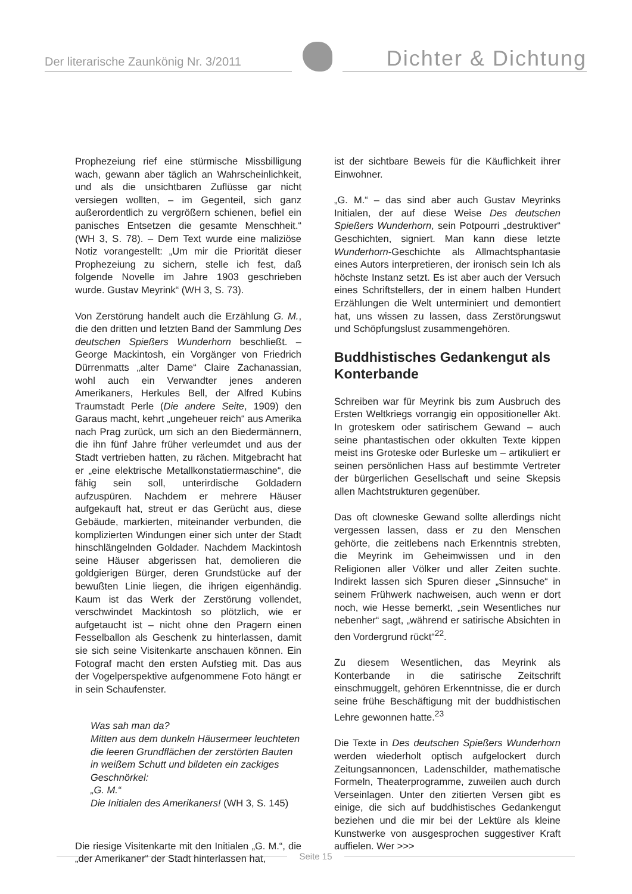Der literarische Zaunkönig Nr. 3/2011
Dichter & Dichtung
Prophezeiung rief eine stürmische Missbilligung wach, gewann aber täglich an Wahrscheinlichkeit, und als die unsichtbaren Zuflüsse gar nicht versiegen wollten, – im Gegenteil, sich ganz außerordentlich zu vergrößern schienen, befiel ein panisches Entsetzen die gesamte Menschheit.“ (WH 3, S. 78). – Dem Text wurde eine maliziöse Notiz vorangestellt: „Um mir die Priorität dieser Prophezeiung zu sichern, stelle ich fest, daß folgende Novelle im Jahre 1903 geschrieben wurde. Gustav Meyrink“ (WH 3, S. 73).
Von Zerstörung handelt auch die Erzählung G. M., die den dritten und letzten Band der Sammlung Des deutschen Spießers Wunderhorn beschließt. – George Mackintosh, ein Vorgänger von Friedrich Dürrenmatts „alter Dame“ Claire Zachanassian, wohl auch ein Verwandter jenes anderen Amerikaners, Herkules Bell, der Alfred Kubins Traumstadt Perle (Die andere Seite, 1909) den Garaus macht, kehrt „ungeheuer reich“ aus Amerika nach Prag zurück, um sich an den Biedermännern, die ihn fünf Jahre früher verleumdet und aus der Stadt vertrieben hatten, zu rächen. Mitgebracht hat er „eine elektrische Metallkonstatiermaschine“, die fähig sein soll, unterirdische Goldadern aufzuspüren. Nachdem er mehrere Häuser aufgekauft hat, streut er das Gerücht aus, diese Gebäude, markierten, miteinander verbunden, die komplizierten Windungen einer sich unter der Stadt hinschlängelnden Goldader. Nachdem Mackintosh seine Häuser abgerissen hat, demolieren die goldgierigen Bürger, deren Grundstücke auf der bewußten Linie liegen, die ihrigen eigenhändig. Kaum ist das Werk der Zerstörung vollendet, verschwindet Mackintosh so plötzlich, wie er aufgetaucht ist – nicht ohne den Pragern einen Fesselballon als Geschenk zu hinterlassen, damit sie sich seine Visitenkarte anschauen können. Ein Fotograf macht den ersten Aufstieg mit. Das aus der Vogelperspektive aufgenommene Foto hängt er in sein Schaufenster.
Was sah man da?
Mitten aus dem dunkeln Häusermeer leuchteten die leeren Grundflächen der zerstörten Bauten in weißem Schutt und bildeten ein zackiges Geschnörkel:
„G. M.“
Die Initialen des Amerikaners! (WH 3, S. 145)
Die riesige Visitenkarte mit den Initialen „G. M.“, die „der Amerikaner“ der Stadt hinterlassen hat,
ist der sichtbare Beweis für die Käuflichkeit ihrer Einwohner.
„G. M.“ – das sind aber auch Gustav Meyrinks Initialen, der auf diese Weise Des deutschen Spießers Wunderhorn, sein Potpourri „destruktiver“ Geschichten, signiert. Man kann diese letzte Wunderhorn-Geschichte als Allmachtsphantasie eines Autors interpretieren, der ironisch sein Ich als höchste Instanz setzt. Es ist aber auch der Versuch eines Schriftstellers, der in einem halben Hundert Erzählungen die Welt unterminiert und demontiert hat, uns wissen zu lassen, dass Zerstörungswut und Schöpfungslust zusammengehören.
Buddhistisches Gedankengut als Konterbande
Schreiben war für Meyrink bis zum Ausbruch des Ersten Weltkriegs vorrangig ein oppositioneller Akt. In groteskem oder satirischem Gewand – auch seine phantastischen oder okkulten Texte kippen meist ins Groteske oder Burleske um – artikuliert er seinen persönlichen Hass auf bestimmte Vertreter der bürgerlichen Gesellschaft und seine Skepsis allen Machtstrukturen gegenüber.
Das oft clowneske Gewand sollte allerdings nicht vergessen lassen, dass er zu den Menschen gehörte, die zeitlebens nach Erkenntnis strebten, die Meyrink im Geheimwissen und in den Religionen aller Völker und aller Zeiten suchte. Indirekt lassen sich Spuren dieser „Sinnsuche“ in seinem Frühwerk nachweisen, auch wenn er dort noch, wie Hesse bemerkt, „sein Wesentliches nur nebenher“ sagt, „während er satirische Absichten in den Vordergrund rückt“<sup>22</sup>.
Zu diesem Wesentlichen, das Meyrink als Konterbande in die satirische Zeitschrift einschmuggelt, gehören Erkenntnisse, die er durch seine frühe Beschäftigung mit der buddhistischen Lehre gewonnen hatte.<sup>23</sup>
Die Texte in Des deutschen Spießers Wunderhorn werden wiederholt optisch aufgelockert durch Zeitungsannoncen, Ladenschilder, mathematische Formeln, Theaterprogramme, zuweilen auch durch Verseinlagen. Unter den zitierten Versen gibt es einige, die sich auf buddhistisches Gedankengut beziehen und die mir bei der Lektüre als kleine Kunstwerke von ausgesprochen suggestiver Kraft auffielen. Wer >>>
Seite 15